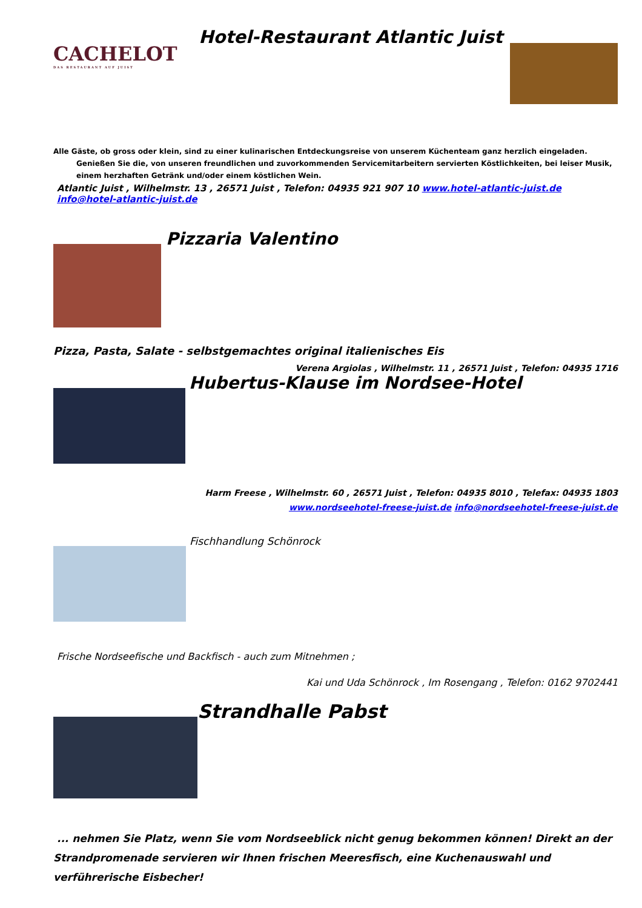CACHELOT
DAS RESTAURANT AUF JUIST
Hotel-Restaurant Atlantic Juist
Alle Gäste, ob gross oder klein, sind zu einer kulinarischen Entdeckungsreise von unserem Küchenteam ganz herzlich eingeladen. Genießen Sie die, von unseren freundlichen und zuvorkommenden Servicemitarbeitern servierten Köstlichkeiten, bei leiser Musik, einem herzhaften Getränk und/oder einem köstlichen Wein.
Atlantic Juist , Wilhelmstr. 13 , 26571 Juist , Telefon: 04935 921 907 10 www.hotel-atlantic-juist.de info@hotel-atlantic-juist.de
Pizzaria Valentino
Pizza, Pasta, Salate - selbstgemachtes original italienisches Eis
Verena Argiolas , Wilhelmstr. 11 , 26571 Juist , Telefon: 04935 1716
Hubertus-Klause im Nordsee-Hotel
Harm Freese , Wilhelmstr. 60 , 26571 Juist , Telefon: 04935 8010 , Telefax: 04935 1803
www.nordseehotel-freese-juist.de info@nordseehotel-freese-juist.de
Fischhandlung Schönrock
Frische Nordseefische und Backfisch - auch zum Mitnehmen ;
Kai und Uda Schönrock , Im Rosengang , Telefon: 0162 9702441
Strandhalle Pabst
... nehmen Sie Platz, wenn Sie vom Nordseeblick nicht genug bekommen können! Direkt an der Strandpromenade servieren wir Ihnen frischen Meeresfisch, eine Kuchenauswahl und verführerische Eisbecher!